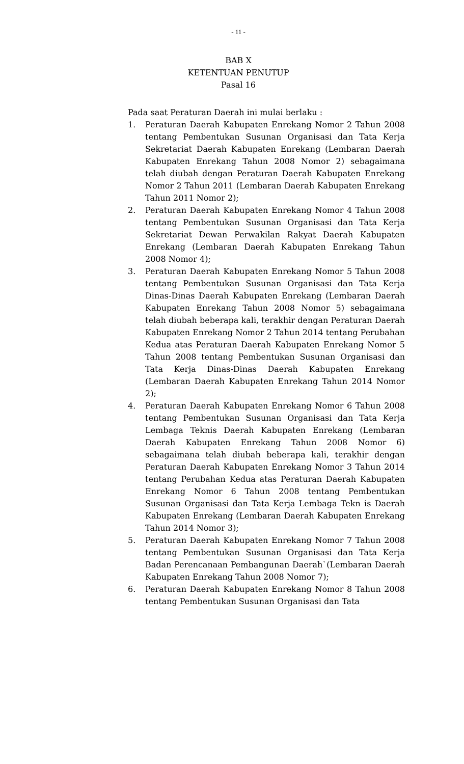- 11 -
BAB X
KETENTUAN PENUTUP
Pasal 16
Pada saat Peraturan Daerah ini mulai berlaku :
1. Peraturan Daerah Kabupaten Enrekang Nomor 2 Tahun 2008 tentang Pembentukan Susunan Organisasi dan Tata Kerja Sekretariat Daerah Kabupaten Enrekang (Lembaran Daerah Kabupaten Enrekang Tahun 2008 Nomor 2) sebagaimana telah diubah dengan Peraturan Daerah Kabupaten Enrekang Nomor 2 Tahun 2011 (Lembaran Daerah Kabupaten Enrekang Tahun 2011 Nomor 2);
2. Peraturan Daerah Kabupaten Enrekang Nomor 4 Tahun 2008 tentang Pembentukan Susunan Organisasi dan Tata Kerja Sekretariat Dewan Perwakilan Rakyat Daerah Kabupaten Enrekang (Lembaran Daerah Kabupaten Enrekang Tahun 2008 Nomor 4);
3. Peraturan Daerah Kabupaten Enrekang Nomor 5 Tahun 2008 tentang Pembentukan Susunan Organisasi dan Tata Kerja Dinas-Dinas Daerah Kabupaten Enrekang (Lembaran Daerah Kabupaten Enrekang Tahun 2008 Nomor 5) sebagaimana telah diubah beberapa kali, terakhir dengan Peraturan Daerah Kabupaten Enrekang Nomor 2 Tahun 2014 tentang Perubahan Kedua atas Peraturan Daerah Kabupaten Enrekang Nomor 5 Tahun 2008 tentang Pembentukan Susunan Organisasi dan Tata Kerja Dinas-Dinas Daerah Kabupaten Enrekang (Lembaran Daerah Kabupaten Enrekang Tahun 2014 Nomor 2);
4. Peraturan Daerah Kabupaten Enrekang Nomor 6 Tahun 2008 tentang Pembentukan Susunan Organisasi dan Tata Kerja Lembaga Teknis Daerah Kabupaten Enrekang (Lembaran Daerah Kabupaten Enrekang Tahun 2008 Nomor 6) sebagaimana telah diubah beberapa kali, terakhir dengan Peraturan Daerah Kabupaten Enrekang Nomor 3 Tahun 2014 tentang Perubahan Kedua atas Peraturan Daerah Kabupaten Enrekang Nomor 6 Tahun 2008 tentang Pembentukan Susunan Organisasi dan Tata Kerja Lembaga Tekn is Daerah Kabupaten Enrekang (Lembaran Daerah Kabupaten Enrekang Tahun 2014 Nomor 3);
5. Peraturan Daerah Kabupaten Enrekang Nomor 7 Tahun 2008 tentang Pembentukan Susunan Organisasi dan Tata Kerja Badan Perencanaan Pembangunan Daerah`(Lembaran Daerah Kabupaten Enrekang Tahun 2008 Nomor 7);
6. Peraturan Daerah Kabupaten Enrekang Nomor 8 Tahun 2008 tentang Pembentukan Susunan Organisasi dan Tata